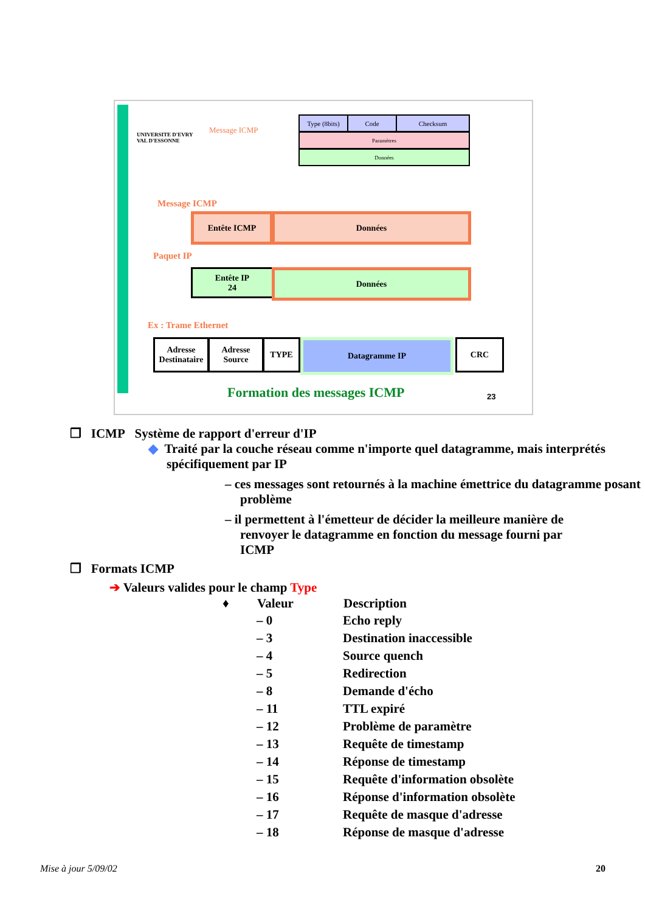UNIVERSITE D'EVRY
VAL D'ESSONNE
Message ICMP
Type (8bits)
Code Checksum
Paramètres
Données
Message ICMP
Entête ICMP Données
Paquet IP
Entête IP
24
Données
Ex : Trame Ethernet
Adresse Destinataire
Adresse Source
TYPE Datagramme IP CRC
Formation des messages ICMP 23
❒ ICMP Système de rapport d'erreur d'IP
◆ Traité par la couche réseau comme n'importe quel datagramme, mais interprétés spécifiquement par IP
– ces messages sont retournés à la machine émettrice du datagramme posant problème
– il permettent à l'émetteur de décider la meilleure manière de renvoyer le datagramme en fonction du message fourni par ICMP
❒ Formats ICMP
➔ Valeurs valides pour le champ Type
| ♦ | Valeur | Description |
| --- | --- | --- |
| | – 0 | Echo reply |
| | – 3 | Destination inaccessible |
| | – 4 | Source quench |
| | – 5 | Redirection |
| | – 8 | Demande d'écho |
| | – 11 | TTL expiré |
| | – 12 | Problème de paramètre |
| | – 13 | Requête de timestamp |
| | – 14 | Réponse de timestamp |
| | – 15 | Requête d'information obsolète |
| | – 16 | Réponse d'information obsolète |
| | – 17 | Requête de masque d'adresse |
| | – 18 | Réponse de masque d'adresse |
Mise à jour 5/09/02 20